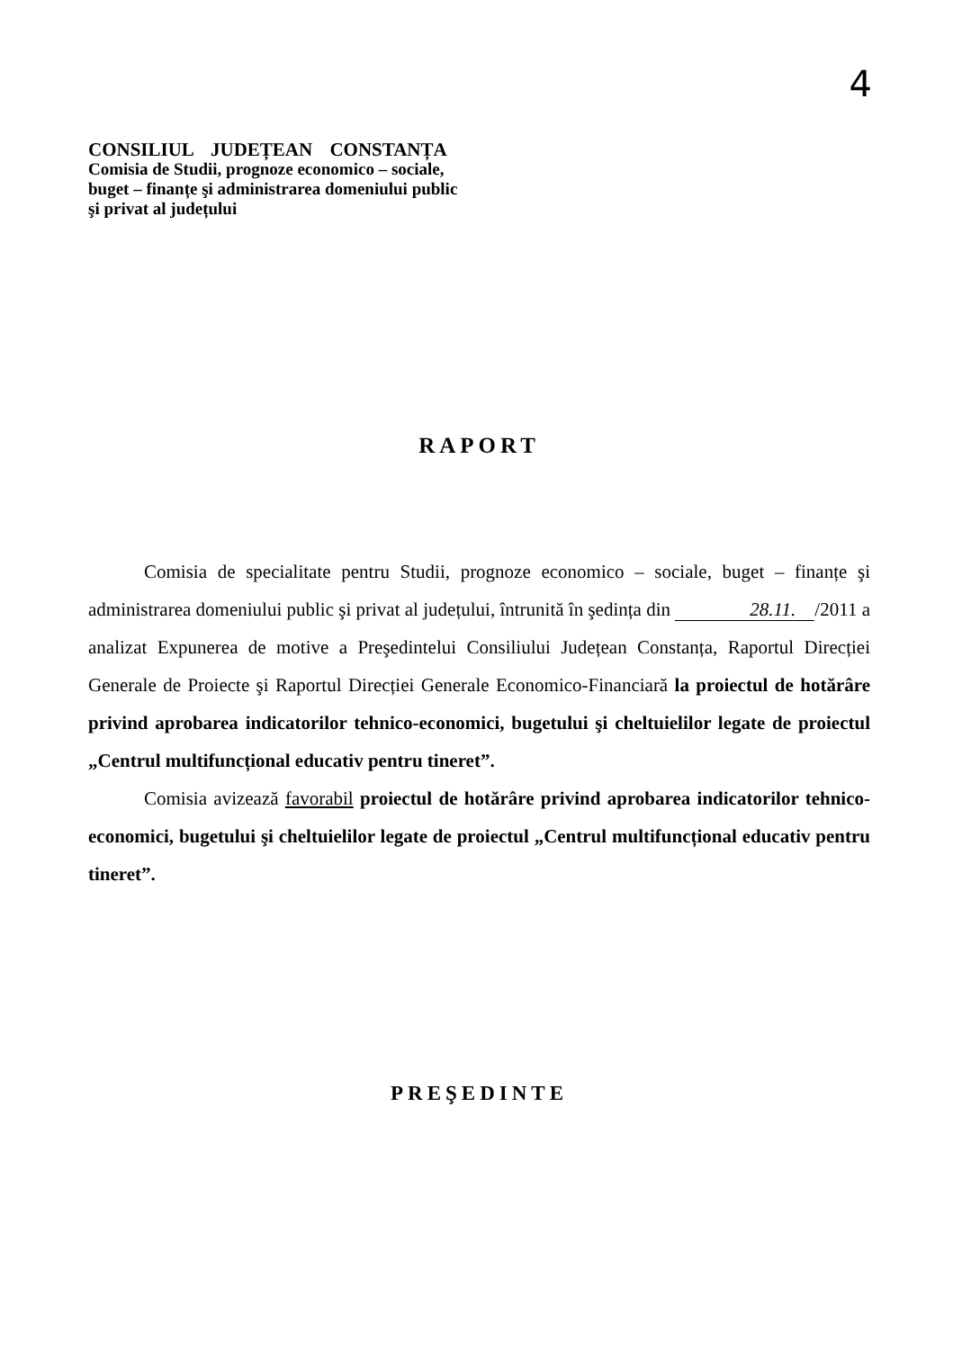4
CONSILIUL JUDEȚEAN CONSTANȚA
Comisia de Studii, prognoze economico – sociale,
buget – finanțe şi administrarea domeniului public
şi privat al județului
RAPORT
Comisia de specialitate pentru Studii, prognoze economico – sociale, buget – finanțe şi administrarea domeniului public şi privat al județului, întrunită în şedința din 28.11. /2011 a analizat Expunerea de motive a Preşedintelui Consiliului Județean Constanța, Raportul Direcției Generale de Proiecte şi Raportul Direcției Generale Economico-Financiară la proiectul de hotărâre privind aprobarea indicatorilor tehnico-economici, bugetului şi cheltuielilor legate de proiectul „Centrul multifuncțional educativ pentru tineret”.
Comisia avizează favorabil proiectul de hotărâre privind aprobarea indicatorilor tehnico-economici, bugetului şi cheltuielilor legate de proiectul „Centrul multifuncțional educativ pentru tineret”.
PREŞEDINTE